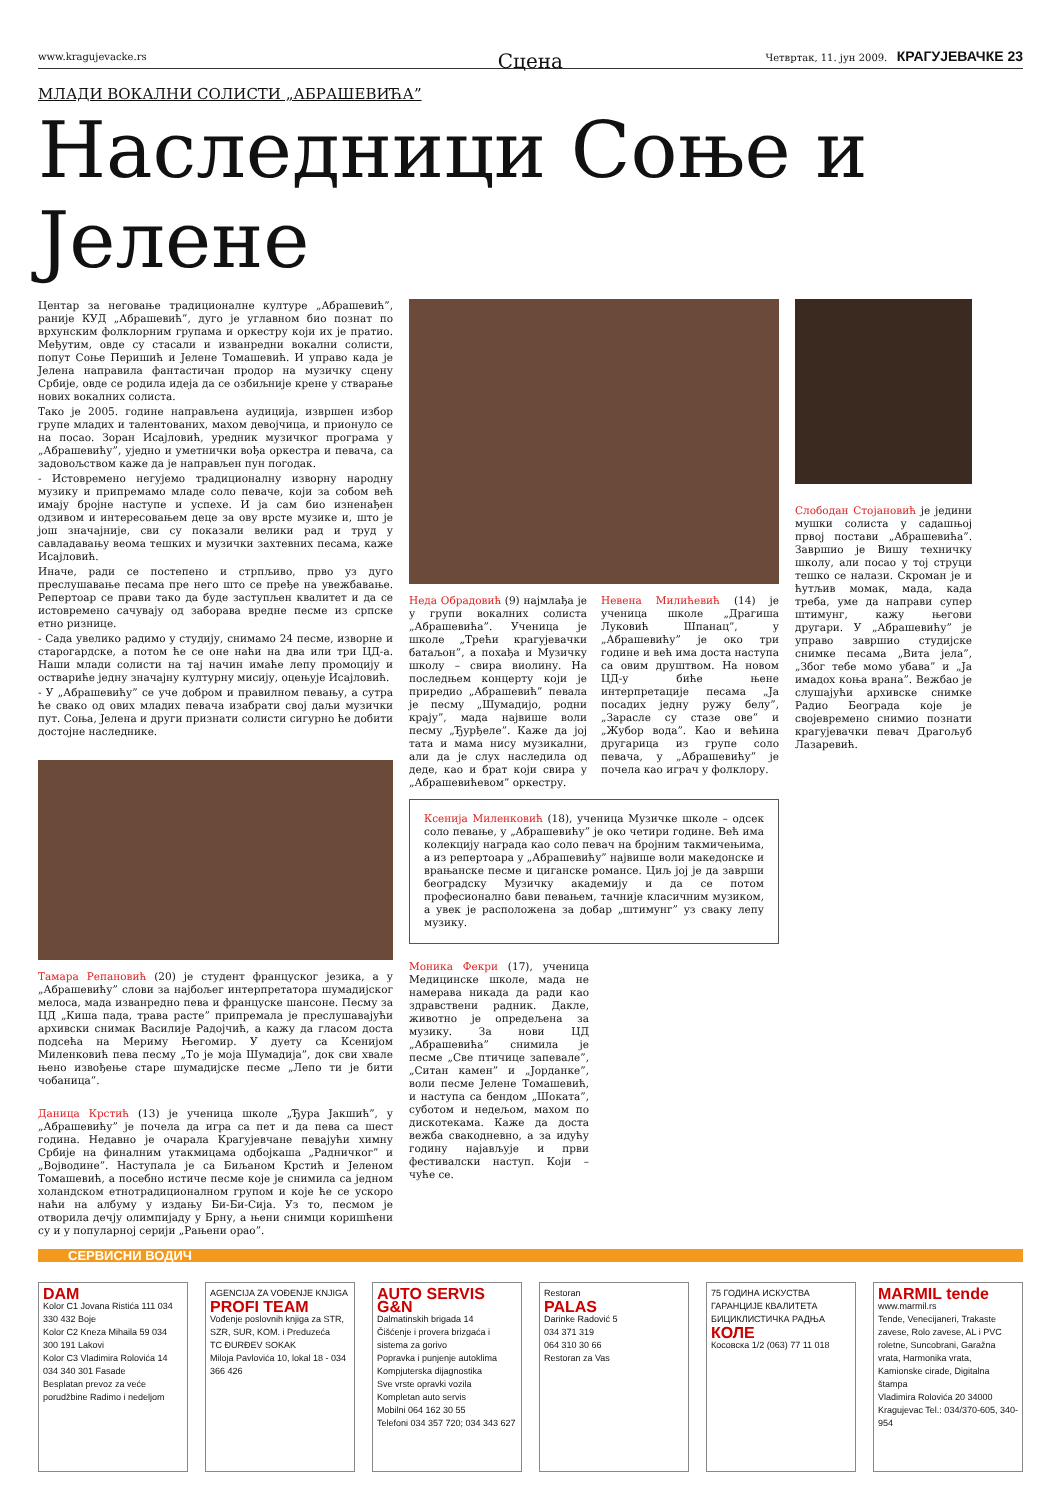www.kragujevacke.rs Четвртак, 11. јун 2009. КРАГУЈЕВАЧКЕ 23
Сцена
МЛАДИ ВОКАЛНИ СОЛИСТИ „АБРАШЕВИЋА”
Наследници Соње и Јелене
Центар за неговање традиционалне културе „Абрашевић”, раније КУД „Абрашевић”, дуго је углавном био познат по врхунским фолклорним групама и оркестру који их је пратио. Међутим, овде су стасали и изванредни вокални солисти, попут Соње Перишић и Јелене Томашевић. И управо када је Јелена направила фантастичан продор на музичку сцену Србије, овде се родила идеја да се озбиљније крене у стварање нових вокалних солиста.
Тако је 2005. године направљена аудиција, извршен избор групе младих и талентованих, махом девојчица, и прионуло се на посао. Зоран Исајловић, уредник музичког програма у „Абрашевићу”, уједно и уметнички вођа оркестра и певача, са задовољством каже да је направљен пун погодак.
- Истовремено негујемо традиционалну изворну народну музику и припремамо младе соло певаче, који за собом већ имају бројне наступе и успехе. И ја сам био изненађен одзивом и интересовањем деце за ову врсте музике и, што је још значајније, сви су показали велики рад и труд у савладавању веома тешких и музички захтевних песама, каже Исајловић.
Иначе, ради се постепено и стрпљиво, прво уз дуго преслушавање песама пре него што се пређе на увежбавање. Репертоар се прави тако да буде заступљен квалитет и да се истовремено сачувају од заборава вредне песме из српске етно ризнице.
- Сада увелико радимо у студију, снимамо 24 песме, изворне и старогардске, а потом ће се оне наћи на два или три ЦД-а. Наши млади солисти на тај начин имаће лепу промоцију и оствариће једну значајну културну мисију, оцењује Исајловић.
- У „Абрашевићу” се уче добром и правилном певању, а сутра ће свако од ових младих певача изабрати свој даљи музички пут. Соња, Јелена и други признати солисти сигурно ће добити достојне наследнике.
Тамара Репановић (20) је студент француског језика, а у „Абрашевићу” слови за најбољег интерпретатора шумадијског мелоса, мада изванредно пева и француске шансоне. Песму за ЦД „Киша пада, трава расте” припремала је преслушавајући архивски снимак Василије Радојчић, а кажу да гласом доста подсећа на Мериму Његомир. У дуету са Ксенијом Миленковић пева песму „То је моја Шумадија”, док сви хвале њено извођење старе шумадијске песме „Лепо ти је бити чобаница”.
Даница Крстић (13) је ученица школе „Ђура Јакшић”, у „Абрашевићу” је почела да игра са пет и да пева са шест година. Недавно је очарала Крагујевчане певајући химну Србије на финалним утакмицама одбојкаша „Радничког” и „Војводине”. Наступала је са Биљаном Крстић и Јеленом Томашевић, а посебно истиче песме које је снимила са једном холандском етнотрадиционалном групом и које ће се ускоро наћи на албуму у издању Би-Би-Сија. Уз то, песмом је отворила дечју олимпијаду у Брну, а њени снимци коришћени су и у популарној серији „Рањени орао”.
Неда Обрадовић (9) најмлађа је у групи вокалних солиста „Абрашевића”. Ученица је школе „Трећи крагујевачки батаљон”, а похађа и Музичку школу – свира виолину. На последњем концерту који је приредио „Абрашевић” певала је песму „Шумадијо, родни крају”, мада највише воли песму „Ђурђеле”. Каже да јој тата и мама нису музикални, али да је слух наследила од деде, као и брат који свира у „Абрашевићевом” оркестру.
Невена Милићевић (14) је ученица школе „Драгиша Луковић Шпанац”, у „Абрашевићу” је око три године и већ има доста наступа са овим друштвом. На новом ЦД-у биће њене интерпретације песама „Ја посадих једну ружу белу”, „Зарасле су стазе ове” и „Жубор вода”. Као и већина другарица из групе соло певача, у „Абрашевићу” је почела као играч у фолклору.
Ксенија Миленковић (18), ученица Музичке школе – одсек соло певање, у „Абрашевићу” је око четири године. Већ има колекцију награда као соло певач на бројним такмичењима, а из репертоара у „Абрашевићу” највише воли македонске и врањанске песме и циганске романсе. Циљ јој је да заврши београдску Музичку академију и да се потом професионално бави певањем, тачније класичним музиком, а увек је расположена за добар „штимунг” уз сваку лепу музику.
Моника Фекри (17), ученица Медицинске школе, мада не намерава никада да ради као здравствени радник. Дакле, животно је опредељена за музику. За нови ЦД „Абрашевића” снимила је песме „Све птичице запевале”, „Ситан камен” и „Јорданке”, воли песме Јелене Томашевић, и наступа са бендом „Шоката”, суботом и недељом, махом по дискотекама. Каже да доста вежба свакодневно, а за идућу годину најављује и први фестивалски наступ. Који – чуће се.
Слободан Стојановић је једини мушки солиста у садашњој првој постави „Абрашевића”. Завршио је Вишу техничку школу, али посао у тој струци тешко се налази. Скроман је и ћутљив момак, мада, када треба, уме да направи супер штимунг, кажу његови другари. У „Абрашевићу” је управо завршио студијске снимке песама „Вита јела”, „Због тебе момо убава” и „Ја имадох коња врана”. Вежбао је слушајући архивске снимке Радио Београда које је својевремено снимио познати крагујевачки певач Драгољуб Лазаревић.
СЕРВИСНИ ВОДИЧ
DAM
Kolor C1 Jovana Ristića 111 034 330 432 Boje
Kolor C2 Kneza Mihaila 59 034 300 191 Lakovi
Kolor C3 Vladimira Rolovića 14 034 340 301 Fasade
Besplatan prevoz za veće porudžbine Radimo i nedeljom
AGENCIJA ZA VOĐENJE KNJIGA
PROFI TEAM
Vođenje poslovnih knjiga za STR, SZR, SUR, KOM. i Preduzeća
TC ĐURĐEV SOKAK
Miloja Pavlovića 10, lokal 18 - 034 366 426
AUTO SERVIS G&N
Dalmatinskih brigada 14
Čišćenje i provera brizgaća i sistema za gorivo
Popravka i punjenje autoklima
Kompjuterska dijagnostika
Sve vrste opravki vozila
Kompletan auto servis
Mobilni 064 162 30 55
Telefoni 034 357 720; 034 343 627
Restoran
PALAS
Darinke Radović 5
034 371 319
064 310 30 66
Restoran za Vas
75 ГОДИНА ИСКУСТВА ГАРАНЦИЈЕ КВАЛИТЕТА
БИЦИКЛИСТИЧКА РАДЊА
КОЛЕ
Косовска 1/2 (063) 77 11 018
MARMIL tende
www.marmil.rs
Tende, Venecijaneri, Trakaste zavese, Rolo zavese, AL i PVC roletne, Suncobrani, Garažna vrata, Harmonika vrata, Kamionske cirade, Digitalna štampa
Vladimira Rolovića 20 34000 Kragujevac Tel.: 034/370-605, 340-954